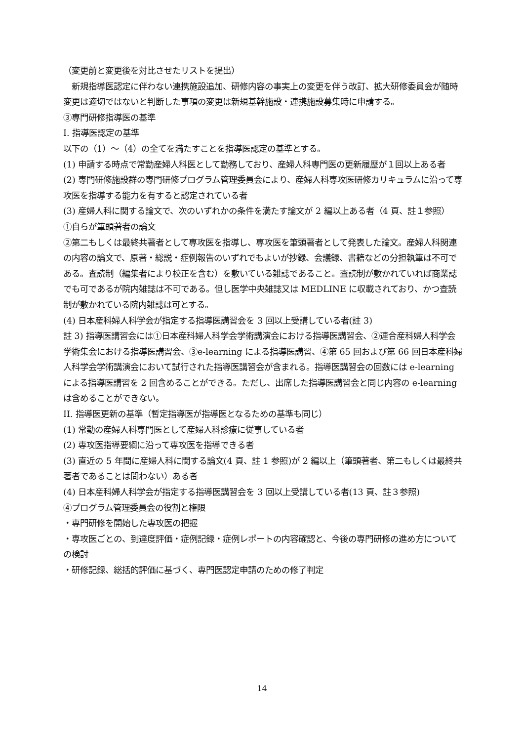（変更前と変更後を対比させたリストを提出）
　新規指導医認定に伴わない連携施設追加、研修内容の事実上の変更を伴う改訂、拡大研修委員会が随時変更は適切ではないと判断した事項の変更は新規基幹施設・連携施設募集時に申請する。
③専門研修指導医の基準
I. 指導医認定の基準
以下の（1）～（4）の全てを満たすことを指導医認定の基準とする。
(1) 申請する時点で常勤産婦人科医として勤務しており、産婦人科専門医の更新履歴が１回以上ある者
(2) 専門研修施設群の専門研修プログラム管理委員会により、産婦人科専攻医研修カリキュラムに沿って専攻医を指導する能力を有すると認定されている者
(3) 産婦人科に関する論文で、次のいずれかの条件を満たす論文が 2 編以上ある者（4 頁、註１参照）
①自らが筆頭著者の論文
②第二もしくは最終共著者として専攻医を指導し、専攻医を筆頭著者として発表した論文。産婦人科関連の内容の論文で、原著・総説・症例報告のいずれでもよいが抄録、会議録、書籍などの分担執筆は不可である。査読制（編集者により校正を含む）を敷いている雑誌であること。査読制が敷かれていれば商業誌でも可であるが院内雑誌は不可である。但し医学中央雑誌又は MEDLINE に収載されており、かつ査読制が敷かれている院内雑誌は可とする。
(4) 日本産科婦人科学会が指定する指導医講習会を 3 回以上受講している者(註 3)
註 3) 指導医講習会には①日本産科婦人科学会学術講演会における指導医講習会、②連合産科婦人科学会学術集会における指導医講習会、③e-learning による指導医講習、④第 65 回および第 66 回日本産科婦人科学会学術講演会において試行された指導医講習会が含まれる。指導医講習会の回数には e-learning による指導医講習を 2 回含めることができる。ただし、出席した指導医講習会と同じ内容の e-learning は含めることができない。
II. 指導医更新の基準（暫定指導医が指導医となるための基準も同じ）
(1) 常勤の産婦人科専門医として産婦人科診療に従事している者
(2) 専攻医指導要綱に沿って専攻医を指導できる者
(3) 直近の 5 年間に産婦人科に関する論文(4 頁、註 1 参照)が 2 編以上（筆頭著者、第二もしくは最終共著者であることは問わない）ある者
(4) 日本産科婦人科学会が指定する指導医講習会を 3 回以上受講している者(13 頁、註３参照)
④プログラム管理委員会の役割と権限
・専門研修を開始した専攻医の把握
・専攻医ごとの、到達度評価・症例記録・症例レポートの内容確認と、今後の専門研修の進め方についての検討
・研修記録、総括的評価に基づく、専門医認定申請のための修了判定
14